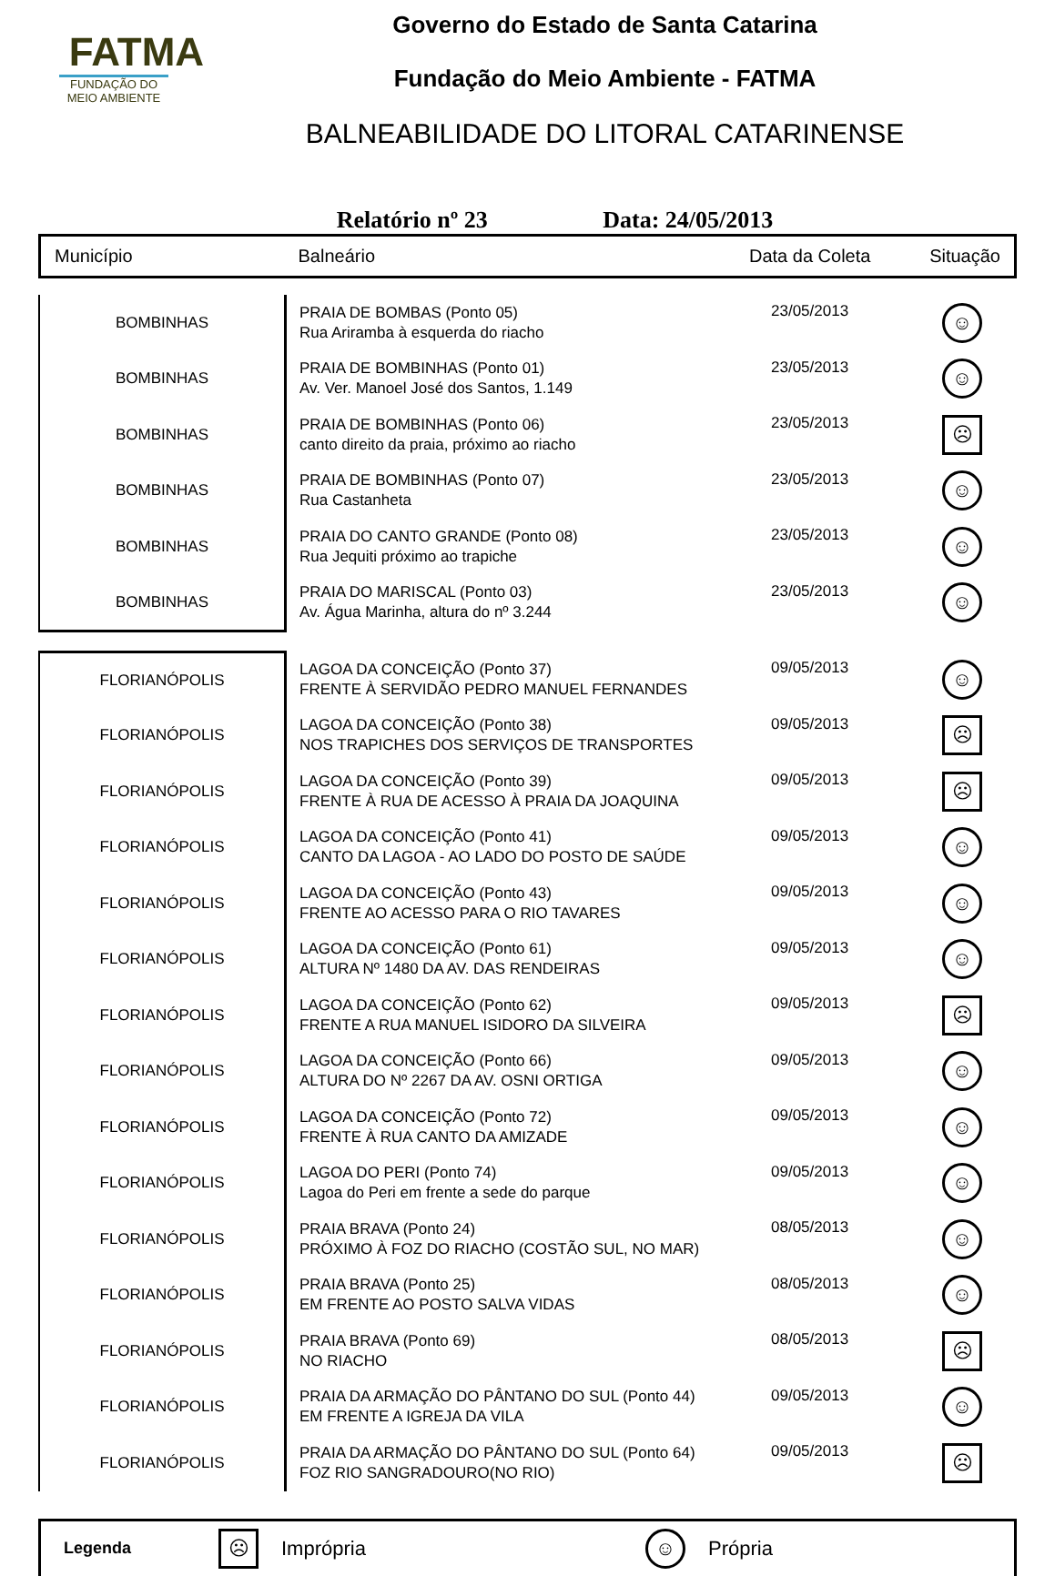FATMA
FUNDAÇÃO DO MEIO AMBIENTE
Governo do Estado de Santa Catarina
Fundação do Meio Ambiente - FATMA
BALNEABILIDADE DO LITORAL CATARINENSE
Relatório nº 23 Data: 24/05/2013
Município Balneário Data da Coleta Situação
| BOMBINHAS | PRAIA DE BOMBAS (Ponto 05) Rua Ariramba à esquerda do riacho | 23/05/2013 | ☺ |
| BOMBINHAS | PRAIA DE BOMBINHAS (Ponto 01) Av. Ver. Manoel José dos Santos, 1.149 | 23/05/2013 | ☺ |
| BOMBINHAS | PRAIA DE BOMBINHAS (Ponto 06) canto direito da praia, próximo ao riacho | 23/05/2013 | ☹ |
| BOMBINHAS | PRAIA DE BOMBINHAS (Ponto 07) Rua Castanheta | 23/05/2013 | ☺ |
| BOMBINHAS | PRAIA DO CANTO GRANDE (Ponto 08) Rua Jequiti próximo ao trapiche | 23/05/2013 | ☺ |
| BOMBINHAS | PRAIA DO MARISCAL (Ponto 03) Av. Água Marinha, altura do nº 3.244 | 23/05/2013 | ☺ |
| FLORIANÓPOLIS | LAGOA DA CONCEIÇÃO (Ponto 37) FRENTE À SERVIDÃO PEDRO MANUEL FERNANDES | 09/05/2013 | ☺ |
| FLORIANÓPOLIS | LAGOA DA CONCEIÇÃO (Ponto 38) NOS TRAPICHES DOS SERVIÇOS DE TRANSPORTES | 09/05/2013 | ☹ |
| FLORIANÓPOLIS | LAGOA DA CONCEIÇÃO (Ponto 39) FRENTE À RUA DE ACESSO À PRAIA DA JOAQUINA | 09/05/2013 | ☹ |
| FLORIANÓPOLIS | LAGOA DA CONCEIÇÃO (Ponto 41) CANTO DA LAGOA - AO LADO DO POSTO DE SAÚDE | 09/05/2013 | ☺ |
| FLORIANÓPOLIS | LAGOA DA CONCEIÇÃO (Ponto 43) FRENTE AO ACESSO PARA O RIO TAVARES | 09/05/2013 | ☺ |
| FLORIANÓPOLIS | LAGOA DA CONCEIÇÃO (Ponto 61) ALTURA Nº 1480 DA AV. DAS RENDEIRAS | 09/05/2013 | ☺ |
| FLORIANÓPOLIS | LAGOA DA CONCEIÇÃO (Ponto 62) FRENTE A RUA MANUEL ISIDORO DA SILVEIRA | 09/05/2013 | ☹ |
| FLORIANÓPOLIS | LAGOA DA CONCEIÇÃO (Ponto 66) ALTURA DO Nº 2267 DA AV. OSNI ORTIGA | 09/05/2013 | ☺ |
| FLORIANÓPOLIS | LAGOA DA CONCEIÇÃO (Ponto 72) FRENTE À RUA CANTO DA AMIZADE | 09/05/2013 | ☺ |
| FLORIANÓPOLIS | LAGOA DO PERI (Ponto 74) Lagoa do Peri em frente a sede do parque | 09/05/2013 | ☺ |
| FLORIANÓPOLIS | PRAIA BRAVA (Ponto 24) PRÓXIMO À FOZ DO RIACHO (COSTÃO SUL, NO MAR) | 08/05/2013 | ☺ |
| FLORIANÓPOLIS | PRAIA BRAVA (Ponto 25) EM FRENTE AO POSTO SALVA VIDAS | 08/05/2013 | ☺ |
| FLORIANÓPOLIS | PRAIA BRAVA (Ponto 69) NO RIACHO | 08/05/2013 | ☹ |
| FLORIANÓPOLIS | PRAIA DA ARMAÇÃO DO PÂNTANO DO SUL (Ponto 44) EM FRENTE A IGREJA DA VILA | 09/05/2013 | ☺ |
| FLORIANÓPOLIS | PRAIA DA ARMAÇÃO DO PÂNTANO DO SUL (Ponto 64) FOZ RIO SANGRADOURO(NO RIO) | 09/05/2013 | ☹ |
Legenda ☹ Imprópria ☺ Própria